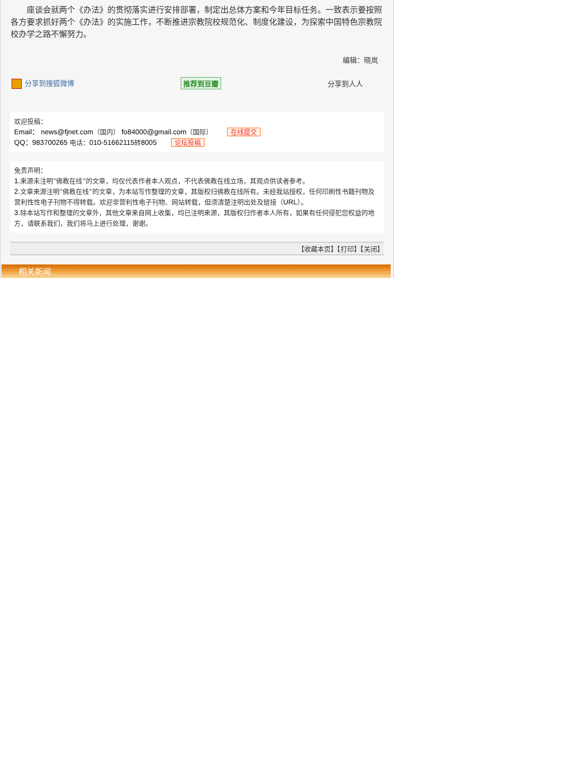座谈会就两个《办法》的贯彻落实进行安排部署，制定出总体方案和今年目标任务。一致表示要按照各方要求抓好两个《办法》的实施工作，不断推进宗教院校规范化、制度化建设，为探索中国特色宗教院校办学之路不懈努力。
编辑：晓岚
分享到搜狐微博 推荐到豆瓣 分享到人人
欢迎投稿：
Email： news@fjnet.com（国内） fo84000@gmail.com（国际） 在线提交
QQ：983700265 电话：010-51662115转8005 论坛投稿
免责声明：
1. 来源未注明“佛教在线”的文章，均仅代表作者本人观点，不代表佛教在线立场，其观点供读者参考。
2. 文章来源注明“佛教在线”的文章，为本站写作整理的文章，其版权归佛教在线所有。未经我站授权，任何印刷性书籍刊物及营利性性电子刊物不得转载。欢迎非营利性电子刊物、网站转载，但须清楚注明出处及链接（URL）。
3. 除本站写作和整理的文章外，其他文章来自网上收集，均已注明来源，其版权归作者本人所有，如果有任何侵犯您权益的地方，请联系我们，我们将马上进行处理，谢谢。
【收藏本页】【打印】【关闭】
相关新闻